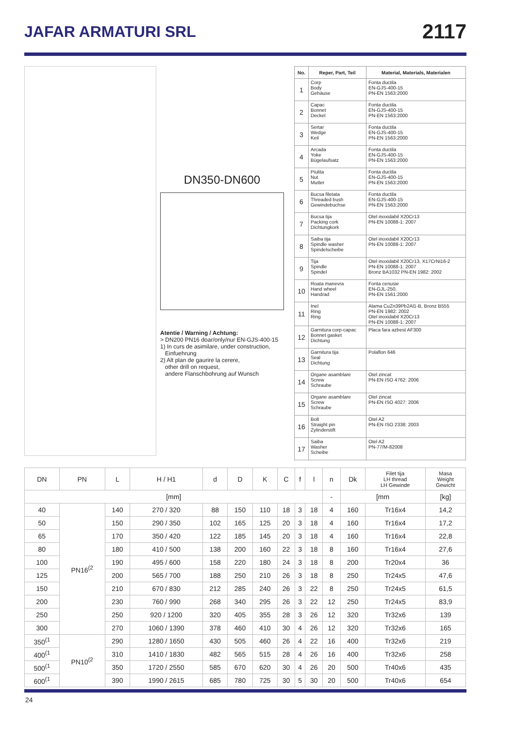JAFAR ARMATURI SRL
2117
DN350-DN600
Atentie / Warning / Achtung:
> DN200 PN16 doar/only/nur EN-GJS-400-15
1) In curs de asimilare, under construction,
Einfuehrung
2) Alt plan de gaurire la cerere,
other drill on request,
andere Flanschbohrung auf Wunsch
| No. | Reper, Part, Teil | Material, Materials, Materialen |
| --- | --- | --- |
| 1 | Corp Body Gehäuse | Fonta ductila EN-GJS-400-15 PN-EN 1563:2000 |
| 2 | Capac Bonnet Deckel | Fonta ductila EN-GJS-400-15 PN-EN 1563:2000 |
| 3 | Sertar Wedge Keil | Fonta ductila EN-GJS-400-15 PN-EN 1563:2000 |
| 4 | Arcada Yoke Bügelaufsatz | Fonta ductila EN-GJS-400-15 PN-EN 1563:2000 |
| 5 | Piulita Nut Mutter | Fonta ductila EN-GJS-400-15 PN-EN 1563:2000 |
| 6 | Bucsa filetata Threaded bush Gewindebuchse | Fonta ductila EN-GJS-400-15 PN-EN 1563:2000 |
| 7 | Bucsa tija Packing cork Dichtungkork | Otel inoxidabil X20Cr13 PN-EN 10088-1: 2007 |
| 8 | Saiba tija Spindle washer Spindelscheibe | Otel inoxidabil X20Cr13 PN-EN 10088-1: 2007 |
| 9 | Tija Spindle Spindel | Otel inoxidabil X20Cr13, X17CrNi16-2 PN-EN 10088-1: 2007 Bronz BA1032 PN-EN 1982: 2002 |
| 10 | Roata manevra Hand wheel Handrad | Fonta cenusie EN-GJL-250, PN-EN 1561:2000 |
| 11 | Inel Ring Ring | Alama CuZn39Pb2Al1-B, Bronz B555 PN-EN 1982: 2002 Otel inoxidabil X20Cr13 PN-EN 10088-1: 2007 |
| 12 | Garnitura corp-capac Bonnet gasket Dichtung | Placa fara azbest AF300 |
| 13 | Garnitura tija Seal Dichtung | Polaflon 646 |
| 14 | Organe asamblare Screw Schraube | Otel zincat PN-EN ISO 4762: 2006 |
| 15 | Organe asamblare Screw Schraube | Otel zincat PN-EN ISO 4027: 2006 |
| 16 | Bolt Straight pin Zylinderstift | Otel A2 PN-EN ISO 2338: 2003 |
| 17 | Saiba Washer Scheibe | Otel A2 PN-77/M-82008 |
| DN | PN | L | H / H1 | d | D | K | C | f | l | n | Dk | Filet tija LH thread LH Gewinde | Masa Weight Gewicht |
| --- | --- | --- | --- | --- | --- | --- | --- | --- | --- | --- | --- | --- | --- |
| [mm] | | | | | | | | | | - | [mm | | [kg] |
| 40 | PN16<sup>(2</sup> | 140 | 270 / 320 | 88 | 150 | 110 | 18 | 3 | 18 | 4 | 160 | Tr16x4 | 14,2 |
| 50 | | 150 | 290 / 350 | 102 | 165 | 125 | 20 | 3 | 18 | 4 | 160 | Tr16x4 | 17,2 |
| 65 | | 170 | 350 / 420 | 122 | 185 | 145 | 20 | 3 | 18 | 4 | 160 | Tr16x4 | 22,8 |
| 80 | | 180 | 410 / 500 | 138 | 200 | 160 | 22 | 3 | 18 | 8 | 160 | Tr16x4 | 27,6 |
| 100 | | 190 | 495 / 600 | 158 | 220 | 180 | 24 | 3 | 18 | 8 | 200 | Tr20x4 | 36 |
| 125 | | 200 | 565 / 700 | 188 | 250 | 210 | 26 | 3 | 18 | 8 | 250 | Tr24x5 | 47,6 |
| 150 | | 210 | 670 / 830 | 212 | 285 | 240 | 26 | 3 | 22 | 8 | 250 | Tr24x5 | 61,5 |
| 200 | | 230 | 760 / 990 | 268 | 340 | 295 | 26 | 3 | 22 | 12 | 250 | Tr24x5 | 83,9 |
| 250 | | 250 | 920 / 1200 | 320 | 405 | 355 | 28 | 3 | 26 | 12 | 320 | Tr32x6 | 139 |
| 300 | | 270 | 1060 / 1390 | 378 | 460 | 410 | 30 | 4 | 26 | 12 | 320 | Tr32x6 | 165 |
| 350<sup>(1</sup> | PN10<sup>(2</sup> | 290 | 1280 / 1650 | 430 | 505 | 460 | 26 | 4 | 22 | 16 | 400 | Tr32x6 | 219 |
| 400<sup>(1</sup> | | 310 | 1410 / 1830 | 482 | 565 | 515 | 28 | 4 | 26 | 16 | 400 | Tr32x6 | 258 |
| 500<sup>(1</sup> | | 350 | 1720 / 2550 | 585 | 670 | 620 | 30 | 4 | 26 | 20 | 500 | Tr40x6 | 435 |
| 600<sup>(1</sup> | | 390 | 1990 / 2615 | 685 | 780 | 725 | 30 | 5 | 30 | 20 | 500 | Tr40x6 | 654 |
24